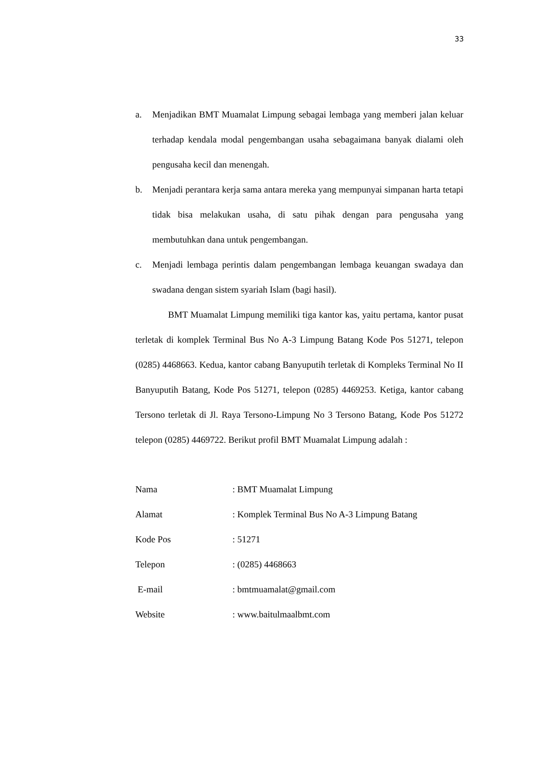33
a. Menjadikan BMT Muamalat Limpung sebagai lembaga yang memberi jalan keluar terhadap kendala modal pengembangan usaha sebagaimana banyak dialami oleh pengusaha kecil dan menengah.
b. Menjadi perantara kerja sama antara mereka yang mempunyai simpanan harta tetapi tidak bisa melakukan usaha, di satu pihak dengan para pengusaha yang membutuhkan dana untuk pengembangan.
c. Menjadi lembaga perintis dalam pengembangan lembaga keuangan swadaya dan swadana dengan sistem syariah Islam (bagi hasil).
BMT Muamalat Limpung memiliki tiga kantor kas, yaitu pertama, kantor pusat terletak di komplek Terminal Bus No A-3 Limpung Batang Kode Pos 51271, telepon (0285) 4468663. Kedua, kantor cabang Banyuputih terletak di Kompleks Terminal No II Banyuputih Batang, Kode Pos 51271, telepon (0285) 4469253. Ketiga, kantor cabang Tersono terletak di Jl. Raya Tersono-Limpung No 3 Tersono Batang, Kode Pos 51272 telepon (0285) 4469722. Berikut profil BMT Muamalat Limpung adalah :
| Nama | : BMT Muamalat Limpung |
| Alamat | : Komplek Terminal Bus No A-3 Limpung Batang |
| Kode Pos | : 51271 |
| Telepon | : (0285) 4468663 |
| E-mail | : bmtmuamalat@gmail.com |
| Website | : www.baitulmaalbmt.com |